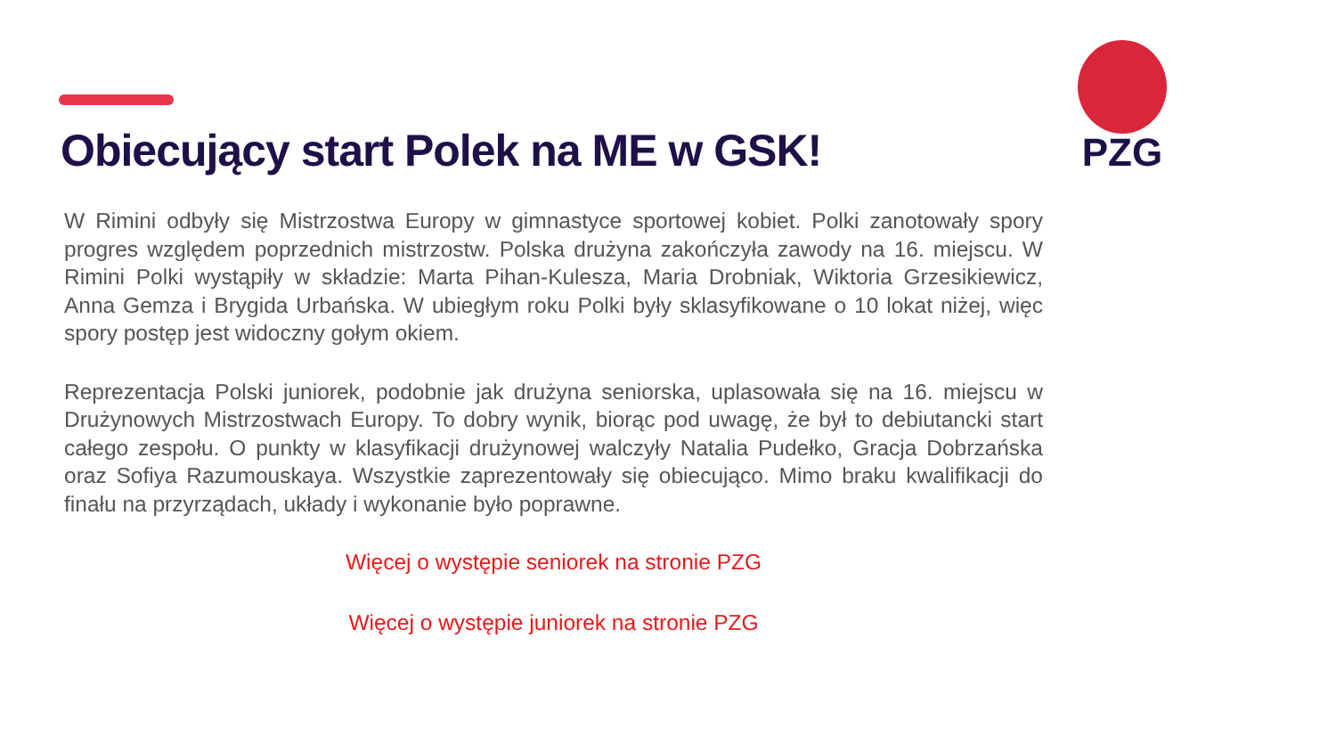Obiecujący start Polek na ME w GSK!
PZG
W Rimini odbyły się Mistrzostwa Europy w gimnastyce sportowej kobiet. Polki zanotowały spory progres względem poprzednich mistrzostw. Polska drużyna zakończyła zawody na 16. miejscu. W Rimini Polki wystąpiły w składzie: Marta Pihan-Kulesza, Maria Drobniak, Wiktoria Grzesikiewicz, Anna Gemza i Brygida Urbańska. W ubiegłym roku Polki były sklasyfikowane o 10 lokat niżej, więc spory postęp jest widoczny gołym okiem.
Reprezentacja Polski juniorek, podobnie jak drużyna seniorska, uplasowała się na 16. miejscu w Drużynowych Mistrzostwach Europy. To dobry wynik, biorąc pod uwagę, że był to debiutancki start całego zespołu. O punkty w klasyfikacji drużynowej walczyły Natalia Pudełko, Gracja Dobrzańska oraz Sofiya Razumouskaya. Wszystkie zaprezentowały się obiecująco. Mimo braku kwalifikacji do finału na przyrządach, układy i wykonanie było poprawne.
Więcej o występie seniorek na stronie PZG
Więcej o występie juniorek na stronie PZG